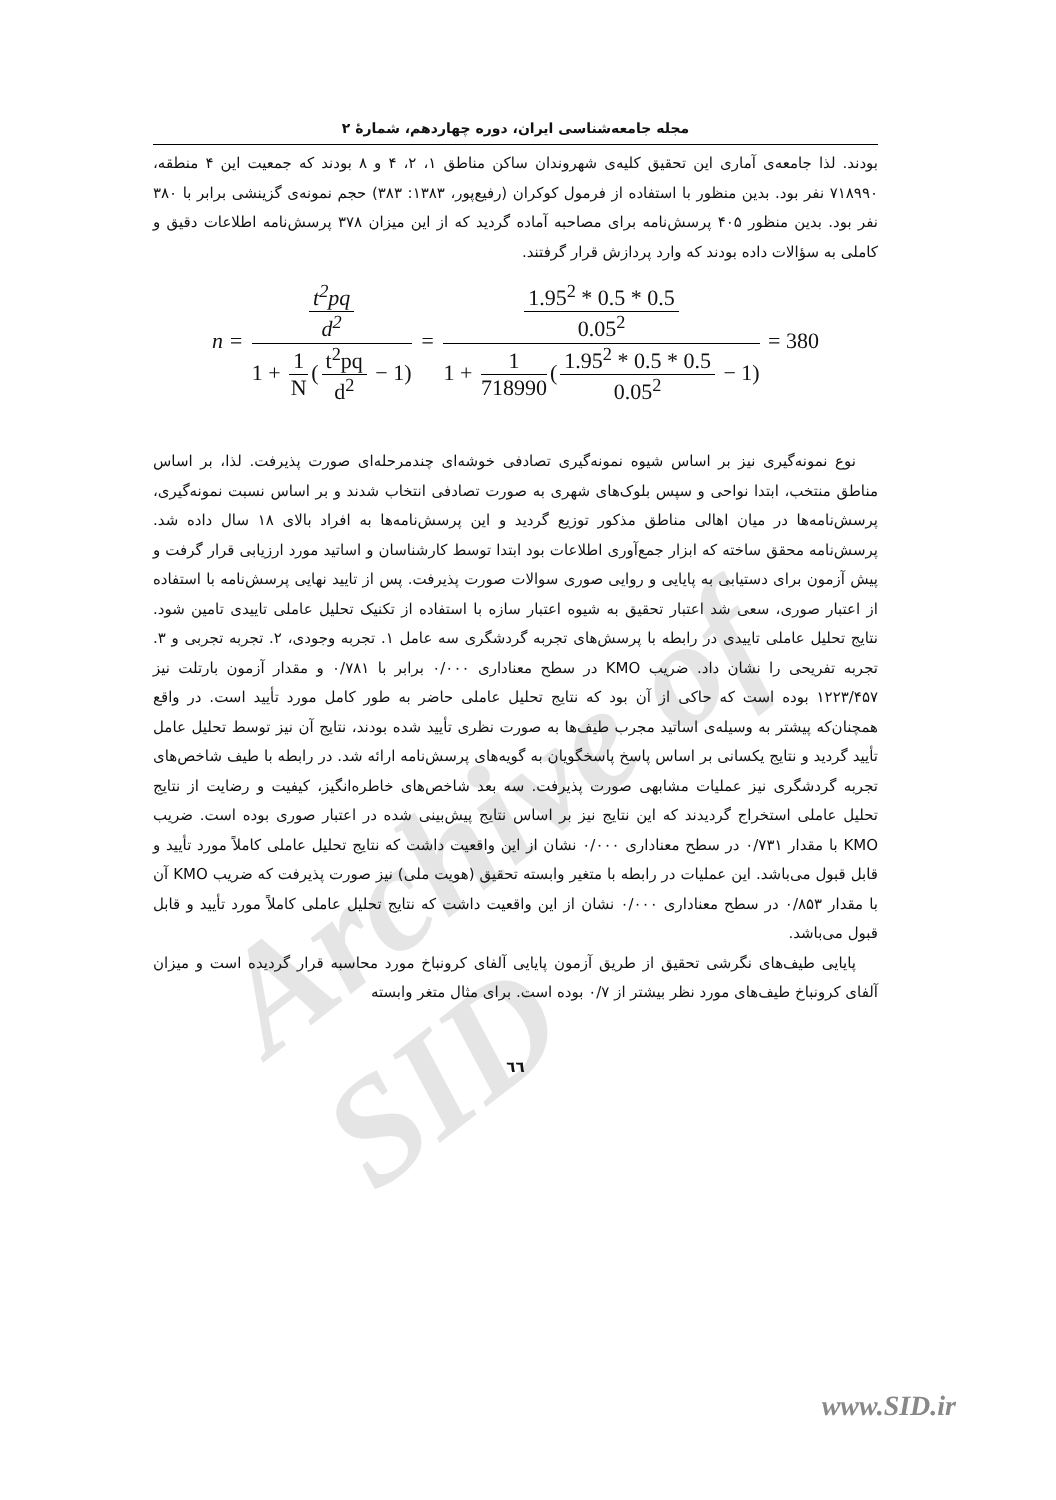Archive of SID
مجله جامعه‌شناسی ایران، دوره چهاردهم، شمارهٔ ۲
بودند. لذا جامعه‌ی آماری این تحقیق کلیه‌ی شهروندان ساکن مناطق ۱، ۲، ۴ و ۸ بودند که جمعیت این ۴ منطقه، ۷۱۸۹۹۰ نفر بود. بدین منظور با استفاده از فرمول کوکران (رفیع‌پور، ۱۳۸۳: ۳۸۳) حجم نمونه‌ی گزینشی برابر با ۳۸۰ نفر بود. بدین منظور ۴۰۵ پرسش‌نامه برای مصاحبه آماده گردید که از این میزان ۳۷۸ پرسش‌نامه اطلاعات دقیق و کاملی به سؤالات داده بودند که وارد پردازش قرار گرفتند.
n = t<sup>2</sup>pq d<sup>2</sup> 1 + 1 N (t<sup>2</sup>pq d<sup>2</sup> − 1) = 1.95<sup>2</sup> * 0.5 * 0.5 0.05<sup>2</sup> 1 + 1 718990 (1.95<sup>2</sup> * 0.5 * 0.5 0.05<sup>2</sup> − 1) = 380
نوع نمونه‌گیری نیز بر اساس شیوه نمونه‌گیری تصادفی خوشه‌ای چندمرحله‌ای صورت پذیرفت. لذا، بر اساس مناطق منتخب، ابتدا نواحی و سپس بلوک‌های شهری به صورت تصادفی انتخاب شدند و بر اساس نسبت نمونه‌گیری، پرسش‌نامه‌ها در میان اهالی مناطق مذکور توزیع گردید و این پرسش‌نامه‌ها به افراد بالای ۱۸ سال داده شد. پرسش‌نامه محقق ساخته که ابزار جمع‌آوری اطلاعات بود ابتدا توسط کارشناسان و اساتید مورد ارزیابی قرار گرفت و پیش آزمون برای دستیابی به پایایی و روایی صوری سوالات صورت پذیرفت. پس از تایید نهایی پرسش‌نامه با استفاده از اعتبار صوری، سعی شد اعتبار تحقیق به شیوه اعتبار سازه با استفاده از تکنیک تحلیل عاملی تاییدی تامین شود. نتایج تحلیل عاملی تاییدی در رابطه با پرسش‌های تجربه گردشگری سه عامل ۱. تجربه وجودی، ۲. تجربه تجربی و ۳. تجربه تفریحی را نشان داد. ضریب KMO در سطح معناداری ۰/۰۰۰ برابر با ۰/۷۸۱ و مقدار آزمون بارتلت نیز ۱۲۲۳/۴۵۷ بوده است که حاکی از آن بود که نتایج تحلیل عاملی حاضر به طور کامل مورد تأیید است. در واقع همچنان‌که پیشتر به وسیله‌ی اساتید مجرب طیف‌ها به صورت نظری تأیید شده بودند، نتایج آن نیز توسط تحلیل عامل تأیید گردید و نتایج یکسانی بر اساس پاسخ پاسخگویان به گویه‌های پرسش‌نامه ارائه شد. در رابطه با طیف شاخص‌های تجربه گردشگری نیز عملیات مشابهی صورت پذیرفت. سه بعد شاخص‌های خاطره‌انگیز، کیفیت و رضایت از نتایج تحلیل عاملی استخراج گردیدند که این نتایج نیز بر اساس نتایج پیش‌بینی شده در اعتبار صوری بوده است. ضریب KMO با مقدار ۰/۷۳۱ در سطح معناداری ۰/۰۰۰ نشان از این واقعیت داشت که نتایج تحلیل عاملی کاملاً مورد تأیید و قابل قبول می‌باشد. این عملیات در رابطه با متغیر وابسته تحقیق (هویت ملی) نیز صورت پذیرفت که ضریب KMO آن با مقدار ۰/۸۵۳ در سطح معناداری ۰/۰۰۰ نشان از این واقعیت داشت که نتایج تحلیل عاملی کاملاً مورد تأیید و قابل قبول می‌باشد.
پایایی طیف‌های نگرشی تحقیق از طریق آزمون پایایی آلفای کرونباخ مورد محاسبه قرار گردیده است و میزان آلفای کرونباخ طیف‌های مورد نظر بیشتر از ۰/۷ بوده است. برای مثال متغر وابسته
٦٦
www.SID.ir